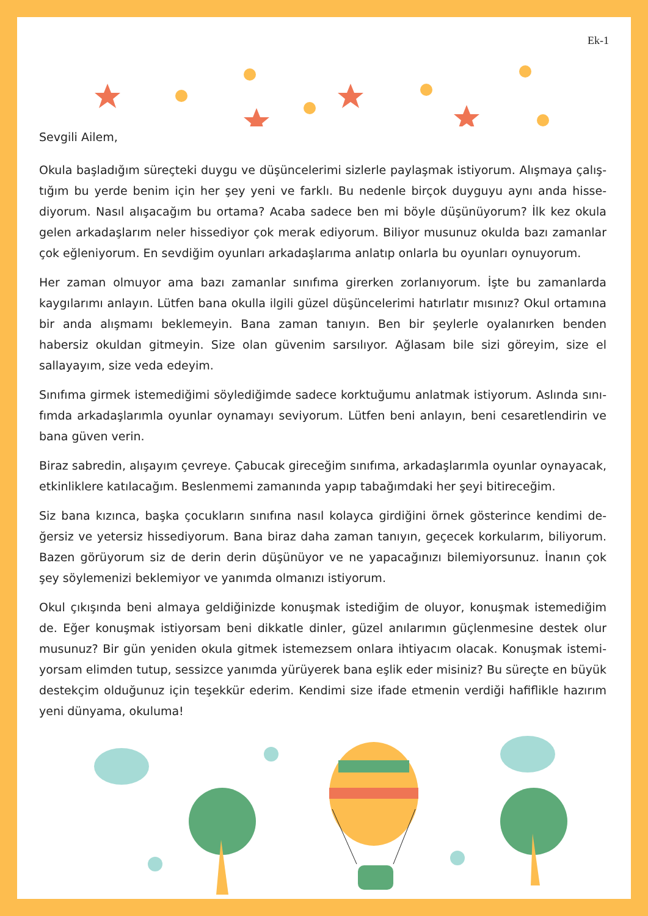Ek-1
Sevgili Ailem,
Okula başladığım süreçteki duygu ve düşüncelerimi sizlerle paylaşmak istiyorum. Alışmaya çalış-tığım bu yerde benim için her şey yeni ve farklı. Bu nedenle birçok duyguyu aynı anda hisse-diyorum. Nasıl alışacağım bu ortama? Acaba sadece ben mi böyle düşünüyorum? İlk kez okula gelen arkadaşlarım neler hissediyor çok merak ediyorum. Biliyor musunuz okulda bazı zamanlar çok eğleniyorum. En sevdiğim oyunları arkadaşlarıma anlatıp onlarla bu oyunları oynuyorum.
Her zaman olmuyor ama bazı zamanlar sınıfıma girerken zorlanıyorum. İşte bu zamanlarda kaygılarımı anlayın. Lütfen bana okulla ilgili güzel düşüncelerimi hatırlatır mısınız? Okul ortamına bir anda alışmamı beklemeyin. Bana zaman tanıyın. Ben bir şeylerle oyalanırken benden habersiz okuldan gitmeyin. Size olan güvenim sarsılıyor. Ağlasam bile sizi göreyim, size el sallayayım, size veda edeyim.
Sınıfıma girmek istemediğimi söylediğimde sadece korktuğumu anlatmak istiyorum. Aslında sını-fımda arkadaşlarımla oyunlar oynamayı seviyorum. Lütfen beni anlayın, beni cesaretlendirin ve bana güven verin.
Biraz sabredin, alışayım çevreye. Çabucak gireceğim sınıfıma, arkadaşlarımla oyunlar oynayacak, etkinliklere katılacağım. Beslenmemi zamanında yapıp tabağımdaki her şeyi bitireceğim.
Siz bana kızınca, başka çocukların sınıfına nasıl kolayca girdiğini örnek gösterince kendimi de-ğersiz ve yetersiz hissediyorum. Bana biraz daha zaman tanıyın, geçecek korkularım, biliyorum. Bazen görüyorum siz de derin derin düşünüyor ve ne yapacağınızı bilemiyorsunuz. İnanın çok şey söylemenizi beklemiyor ve yanımda olmanızı istiyorum.
Okul çıkışında beni almaya geldiğinizde konuşmak istediğim de oluyor, konuşmak istemediğim de. Eğer konuşmak istiyorsam beni dikkatle dinler, güzel anılarımın güçlenmesine destek olur musunuz? Bir gün yeniden okula gitmek istemezsem onlara ihtiyacım olacak. Konuşmak istemi-yorsam elimden tutup, sessizce yanımda yürüyerek bana eşlik eder misiniz? Bu süreçte en büyük destekçim olduğunuz için teşekkür ederim. Kendimi size ifade etmenin verdiği hafiflikle hazırım yeni dünyama, okuluma!